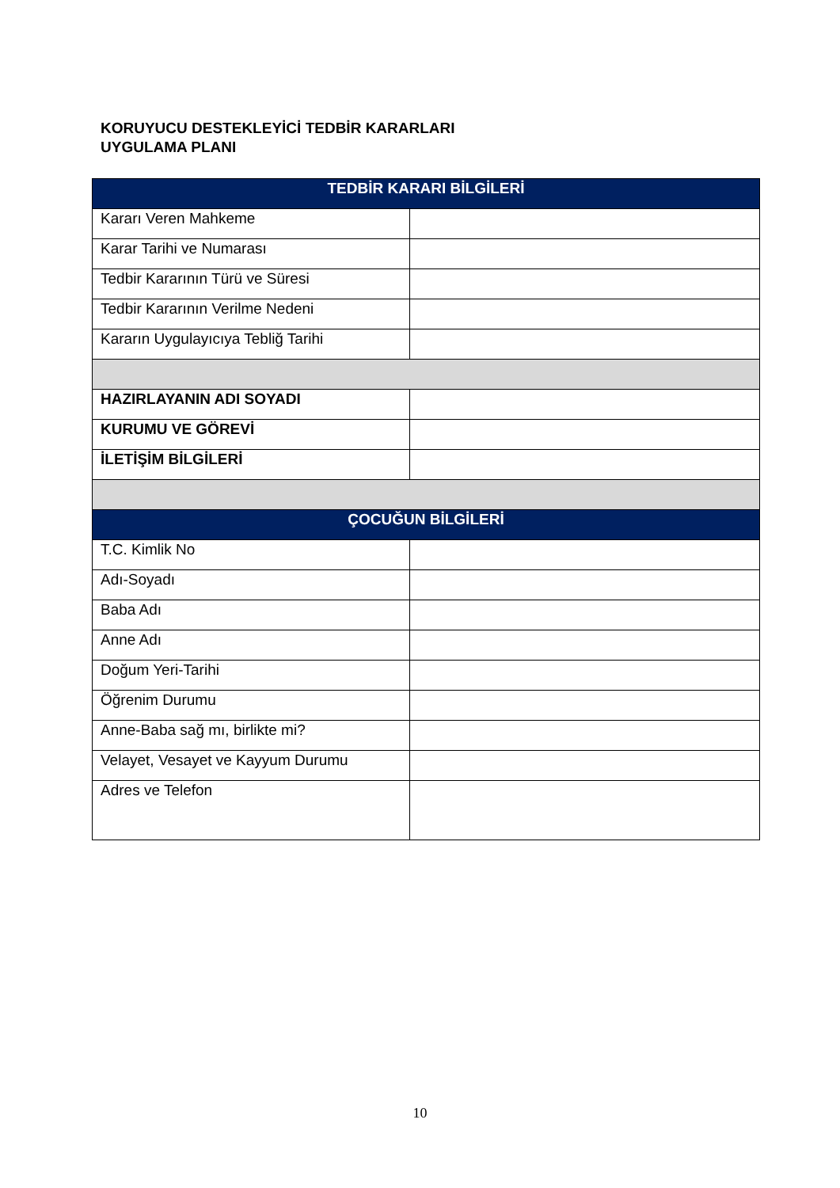KORUYUCU DESTEKLEYİCİ TEDBİR KARARLARI
UYGULAMA PLANI
| TEDBİR KARARI BİLGİLERİ | |
| --- | --- |
| Kararı Veren Mahkeme | |
| Karar Tarihi ve Numarası | |
| Tedbir Kararının Türü ve Süresi | |
| Tedbir Kararının Verilme Nedeni | |
| Kararın Uygulayıcıya Tebliğ Tarihi | |
| HAZIRLAYANIN ADI SOYADI | |
| KURUMU VE GÖREVİ | |
| İLETİŞİM BİLGİLERİ | |
| ÇOCUĞUN BİLGİLERİ | |
| T.C. Kimlik No | |
| Adı-Soyadı | |
| Baba Adı | |
| Anne Adı | |
| Doğum Yeri-Tarihi | |
| Öğrenim Durumu | |
| Anne-Baba sağ mı, birlikte mi? | |
| Velayet, Vesayet ve Kayyum Durumu | |
| Adres ve Telefon | |
10